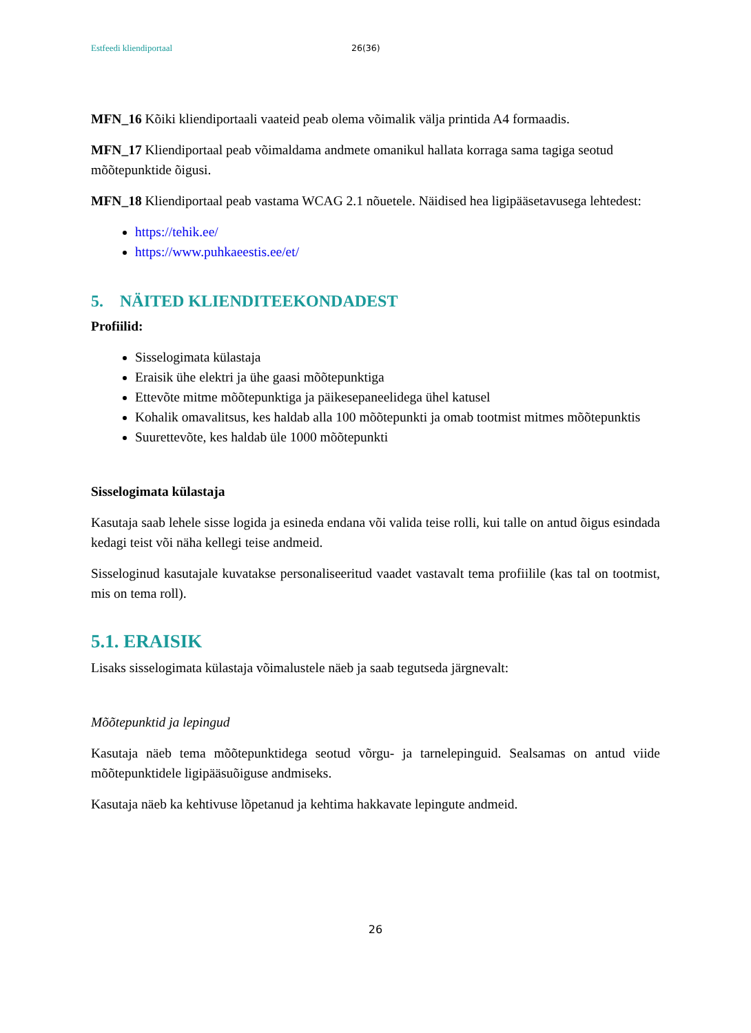Estfeedi kliendiportaal 26(36)
MFN_16 Kõiki kliendiportaali vaateid peab olema võimalik välja printida A4 formaadis.
MFN_17 Kliendiportaal peab võimaldama andmete omanikul hallata korraga sama tagiga seotud mõõtepunktide õigusi.
MFN_18 Kliendiportaal peab vastama WCAG 2.1 nõuetele. Näidised hea ligipääsetavusega lehtedest:
https://tehik.ee/
https://www.puhkaeestis.ee/et/
5. NÄITED KLIENDITEEKONDADEST
Profiilid:
Sisselogimata külastaja
Eraisik ühe elektri ja ühe gaasi mõõtepunktiga
Ettevõte mitme mõõtepunktiga ja päikesepaneelidega ühel katusel
Kohalik omavalitsus, kes haldab alla 100 mõõtepunkti ja omab tootmist mitmes mõõtepunktis
Suurettevõte, kes haldab üle 1000 mõõtepunkti
Sisselogimata külastaja
Kasutaja saab lehele sisse logida ja esineda endana või valida teise rolli, kui talle on antud õigus esindada kedagi teist või näha kellegi teise andmeid.
Sisseloginud kasutajale kuvatakse personaliseeritud vaadet vastavalt tema profiilile (kas tal on tootmist, mis on tema roll).
5.1. ERAISIK
Lisaks sisselogimata külastaja võimalustele näeb ja saab tegutseda järgnevalt:
Mõõtepunktid ja lepingud
Kasutaja näeb tema mõõtepunktidega seotud võrgu- ja tarnelepinguid. Sealsamas on antud viide mõõtepunktidele ligipääsuõiguse andmiseks.
Kasutaja näeb ka kehtivuse lõpetanud ja kehtima hakkavate lepingute andmeid.
26